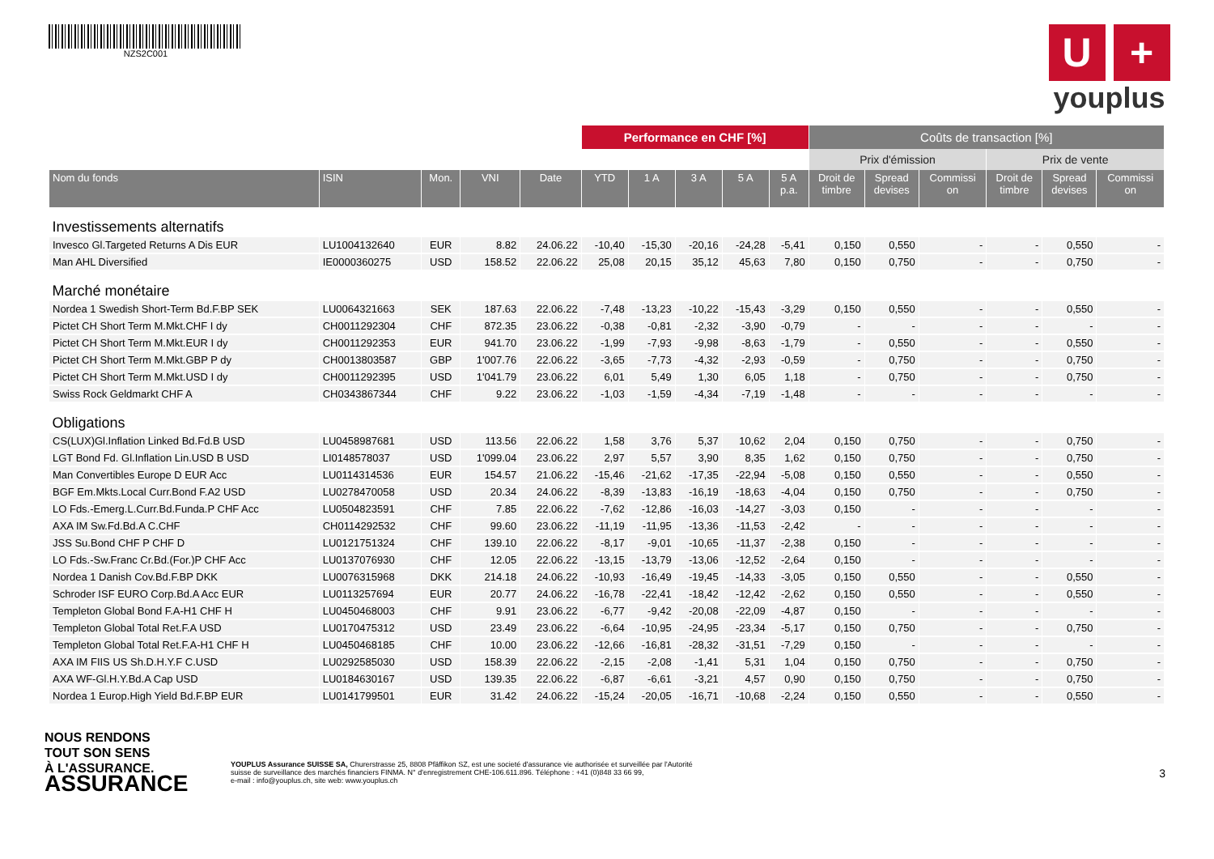NZS2C001
U +
youplus
| | | | | | Performance en CHF [%] | | | | | Coûts de transaction [%] | | | | | |
| | | | | | | | | | | Prix d'émission | | | Prix de vente | | |
| Nom du fonds | ISIN | Mon. | VNI | Date | YTD | 1 A | 3 A | 5 A | 5 A p.a. | Droit de timbre | Spread devises | Commissi on | Droit de timbre | Spread devises | Commissi on |
| Investissements alternatifs | | | | | | | | | | | | | | | |
| Invesco Gl.Targeted Returns A Dis EUR | LU1004132640 | EUR | 8.82 | 24.06.22 | -10,40 | -15,30 | -20,16 | -24,28 | -5,41 | 0,150 | 0,550 | - | - | 0,550 | - |
| Man AHL Diversified | IE0000360275 | USD | 158.52 | 22.06.22 | 25,08 | 20,15 | 35,12 | 45,63 | 7,80 | 0,150 | 0,750 | - | - | 0,750 | - |
| Marché monétaire | | | | | | | | | | | | | | | |
| Nordea 1 Swedish Short-Term Bd.F.BP SEK | LU0064321663 | SEK | 187.63 | 22.06.22 | -7,48 | -13,23 | -10,22 | -15,43 | -3,29 | 0,150 | 0,550 | - | - | 0,550 | - |
| Pictet CH Short Term M.Mkt.CHF I dy | CH0011292304 | CHF | 872.35 | 23.06.22 | -0,38 | -0,81 | -2,32 | -3,90 | -0,79 | - | - | - | - | - | - |
| Pictet CH Short Term M.Mkt.EUR I dy | CH0011292353 | EUR | 941.70 | 23.06.22 | -1,99 | -7,93 | -9,98 | -8,63 | -1,79 | - | 0,550 | - | - | 0,550 | - |
| Pictet CH Short Term M.Mkt.GBP P dy | CH0013803587 | GBP | 1'007.76 | 22.06.22 | -3,65 | -7,73 | -4,32 | -2,93 | -0,59 | - | 0,750 | - | - | 0,750 | - |
| Pictet CH Short Term M.Mkt.USD I dy | CH0011292395 | USD | 1'041.79 | 23.06.22 | 6,01 | 5,49 | 1,30 | 6,05 | 1,18 | - | 0,750 | - | - | 0,750 | - |
| Swiss Rock Geldmarkt CHF A | CH0343867344 | CHF | 9.22 | 23.06.22 | -1,03 | -1,59 | -4,34 | -7,19 | -1,48 | - | - | - | - | - | - |
| Obligations | | | | | | | | | | | | | | | |
| CS(LUX)Gl.Inflation Linked Bd.Fd.B USD | LU0458987681 | USD | 113.56 | 22.06.22 | 1,58 | 3,76 | 5,37 | 10,62 | 2,04 | 0,150 | 0,750 | - | - | 0,750 | - |
| LGT Bond Fd. Gl.Inflation Lin.USD B USD | LI0148578037 | USD | 1'099.04 | 23.06.22 | 2,97 | 5,57 | 3,90 | 8,35 | 1,62 | 0,150 | 0,750 | - | - | 0,750 | - |
| Man Convertibles Europe D EUR Acc | LU0114314536 | EUR | 154.57 | 21.06.22 | -15,46 | -21,62 | -17,35 | -22,94 | -5,08 | 0,150 | 0,550 | - | - | 0,550 | - |
| BGF Em.Mkts.Local Curr.Bond F.A2 USD | LU0278470058 | USD | 20.34 | 24.06.22 | -8,39 | -13,83 | -16,19 | -18,63 | -4,04 | 0,150 | 0,750 | - | - | 0,750 | - |
| LO Fds.-Emerg.L.Curr.Bd.Funda.P CHF Acc | LU0504823591 | CHF | 7.85 | 22.06.22 | -7,62 | -12,86 | -16,03 | -14,27 | -3,03 | 0,150 | - | - | - | - | - |
| AXA IM Sw.Fd.Bd.A C.CHF | CH0114292532 | CHF | 99.60 | 23.06.22 | -11,19 | -11,95 | -13,36 | -11,53 | -2,42 | - | - | - | - | - | - |
| JSS Su.Bond CHF P CHF D | LU0121751324 | CHF | 139.10 | 22.06.22 | -8,17 | -9,01 | -10,65 | -11,37 | -2,38 | 0,150 | - | - | - | - | - |
| LO Fds.-Sw.Franc Cr.Bd.(For.)P CHF Acc | LU0137076930 | CHF | 12.05 | 22.06.22 | -13,15 | -13,79 | -13,06 | -12,52 | -2,64 | 0,150 | - | - | - | - | - |
| Nordea 1 Danish Cov.Bd.F.BP DKK | LU0076315968 | DKK | 214.18 | 24.06.22 | -10,93 | -16,49 | -19,45 | -14,33 | -3,05 | 0,150 | 0,550 | - | - | 0,550 | - |
| Schroder ISF EURO Corp.Bd.A Acc EUR | LU0113257694 | EUR | 20.77 | 24.06.22 | -16,78 | -22,41 | -18,42 | -12,42 | -2,62 | 0,150 | 0,550 | - | - | 0,550 | - |
| Templeton Global Bond F.A-H1 CHF H | LU0450468003 | CHF | 9.91 | 23.06.22 | -6,77 | -9,42 | -20,08 | -22,09 | -4,87 | 0,150 | - | - | - | - | - |
| Templeton Global Total Ret.F.A USD | LU0170475312 | USD | 23.49 | 23.06.22 | -6,64 | -10,95 | -24,95 | -23,34 | -5,17 | 0,150 | 0,750 | - | - | 0,750 | - |
| Templeton Global Total Ret.F.A-H1 CHF H | LU0450468185 | CHF | 10.00 | 23.06.22 | -12,66 | -16,81 | -28,32 | -31,51 | -7,29 | 0,150 | - | - | - | - | - |
| AXA IM FIIS US Sh.D.H.Y.F C.USD | LU0292585030 | USD | 158.39 | 22.06.22 | -2,15 | -2,08 | -1,41 | 5,31 | 1,04 | 0,150 | 0,750 | - | - | 0,750 | - |
| AXA WF-Gl.H.Y.Bd.A Cap USD | LU0184630167 | USD | 139.35 | 22.06.22 | -6,87 | -6,61 | -3,21 | 4,57 | 0,90 | 0,150 | 0,750 | - | - | 0,750 | - |
| Nordea 1 Europ.High Yield Bd.F.BP EUR | LU0141799501 | EUR | 31.42 | 24.06.22 | -15,24 | -20,05 | -16,71 | -10,68 | -2,24 | 0,150 | 0,550 | - | - | 0,550 | - |
NOUS RENDONS
TOUT SON SENS
À L'ASSURANCE.
ASSURANCE
YOUPLUS Assurance SUISSE SA, Churerstrasse 25, 8808 Pfäffikon SZ, est une societé d'assurance vie authorisée et surveillée par l'Autorité
suisse de surveillance des marchés financiers FINMA. N° d'enregistrement CHE-106.611.896. Téléphone : +41 (0)848 33 66 99,
e-mail : info@youplus.ch, site web: www.youplus.ch
3